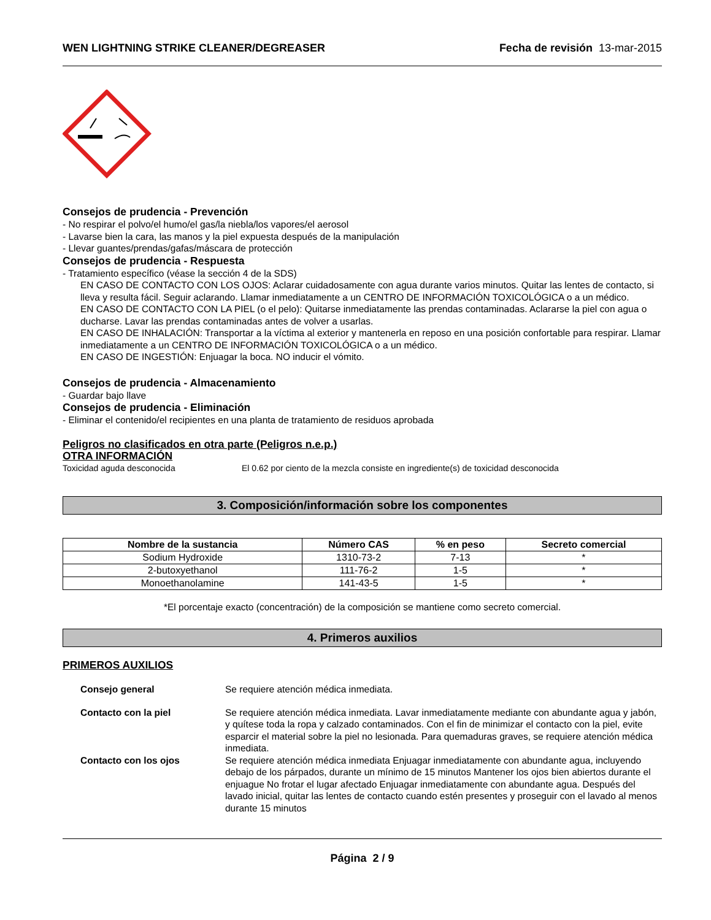WEN LIGHTNING STRIKE CLEANER/DEGREASER Fecha de revisión 13-mar-2015
Consejos de prudencia - Prevención
- No respirar el polvo/el humo/el gas/la niebla/los vapores/el aerosol
- Lavarse bien la cara, las manos y la piel expuesta después de la manipulación
- Llevar guantes/prendas/gafas/máscara de protección
Consejos de prudencia - Respuesta
- Tratamiento específico (véase la sección 4 de la SDS)
EN CASO DE CONTACTO CON LOS OJOS: Aclarar cuidadosamente con agua durante varios minutos. Quitar las lentes de contacto, si lleva y resulta fácil. Seguir aclarando. Llamar inmediatamente a un CENTRO DE INFORMACIÓN TOXICOLÓGICA o a un médico.
EN CASO DE CONTACTO CON LA PIEL (o el pelo): Quitarse inmediatamente las prendas contaminadas. Aclararse la piel con agua o ducharse. Lavar las prendas contaminadas antes de volver a usarlas.
EN CASO DE INHALACIÓN: Transportar a la víctima al exterior y mantenerla en reposo en una posición confortable para respirar. Llamar inmediatamente a un CENTRO DE INFORMACIÓN TOXICOLÓGICA o a un médico.
EN CASO DE INGESTIÓN: Enjuagar la boca. NO inducir el vómito.
Consejos de prudencia - Almacenamiento
- Guardar bajo llave
Consejos de prudencia - Eliminación
- Eliminar el contenido/el recipientes en una planta de tratamiento de residuos aprobada
Peligros no clasificados en otra parte (Peligros n.e.p.)
OTRA INFORMACIÓN
Toxicidad aguda desconocida El 0.62 por ciento de la mezcla consiste en ingrediente(s) de toxicidad desconocida
3. Composición/información sobre los componentes
| Nombre de la sustancia | Número CAS | % en peso | Secreto comercial |
| --- | --- | --- | --- |
| Sodium Hydroxide | 1310-73-2 | 7-13 | * |
| 2-butoxyethanol | 111-76-2 | 1-5 | * |
| Monoethanolamine | 141-43-5 | 1-5 | * |
*El porcentaje exacto (concentración) de la composición se mantiene como secreto comercial.
4. Primeros auxilios
PRIMEROS AUXILIOS
Consejo general Se requiere atención médica inmediata.
Contacto con la piel Se requiere atención médica inmediata. Lavar inmediatamente mediante con abundante agua y jabón, y quítese toda la ropa y calzado contaminados. Con el fin de minimizar el contacto con la piel, evite esparcir el material sobre la piel no lesionada. Para quemaduras graves, se requiere atención médica inmediata.
Contacto con los ojos Se requiere atención médica inmediata Enjuagar inmediatamente con abundante agua, incluyendo debajo de los párpados, durante un mínimo de 15 minutos Mantener los ojos bien abiertos durante el enjuague No frotar el lugar afectado Enjuagar inmediatamente con abundante agua. Después del lavado inicial, quitar las lentes de contacto cuando estén presentes y proseguir con el lavado al menos durante 15 minutos
Página 2 / 9